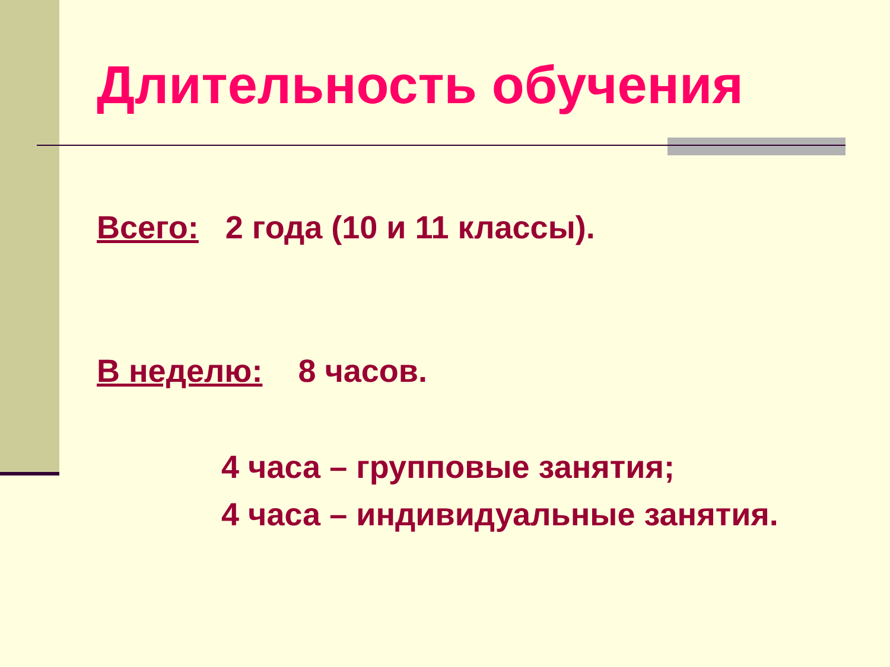Длительность обучения
Всего: 2 года (10 и 11 классы).
В неделю: 8 часов.
4 часа – групповые занятия;
4 часа – индивидуальные занятия.